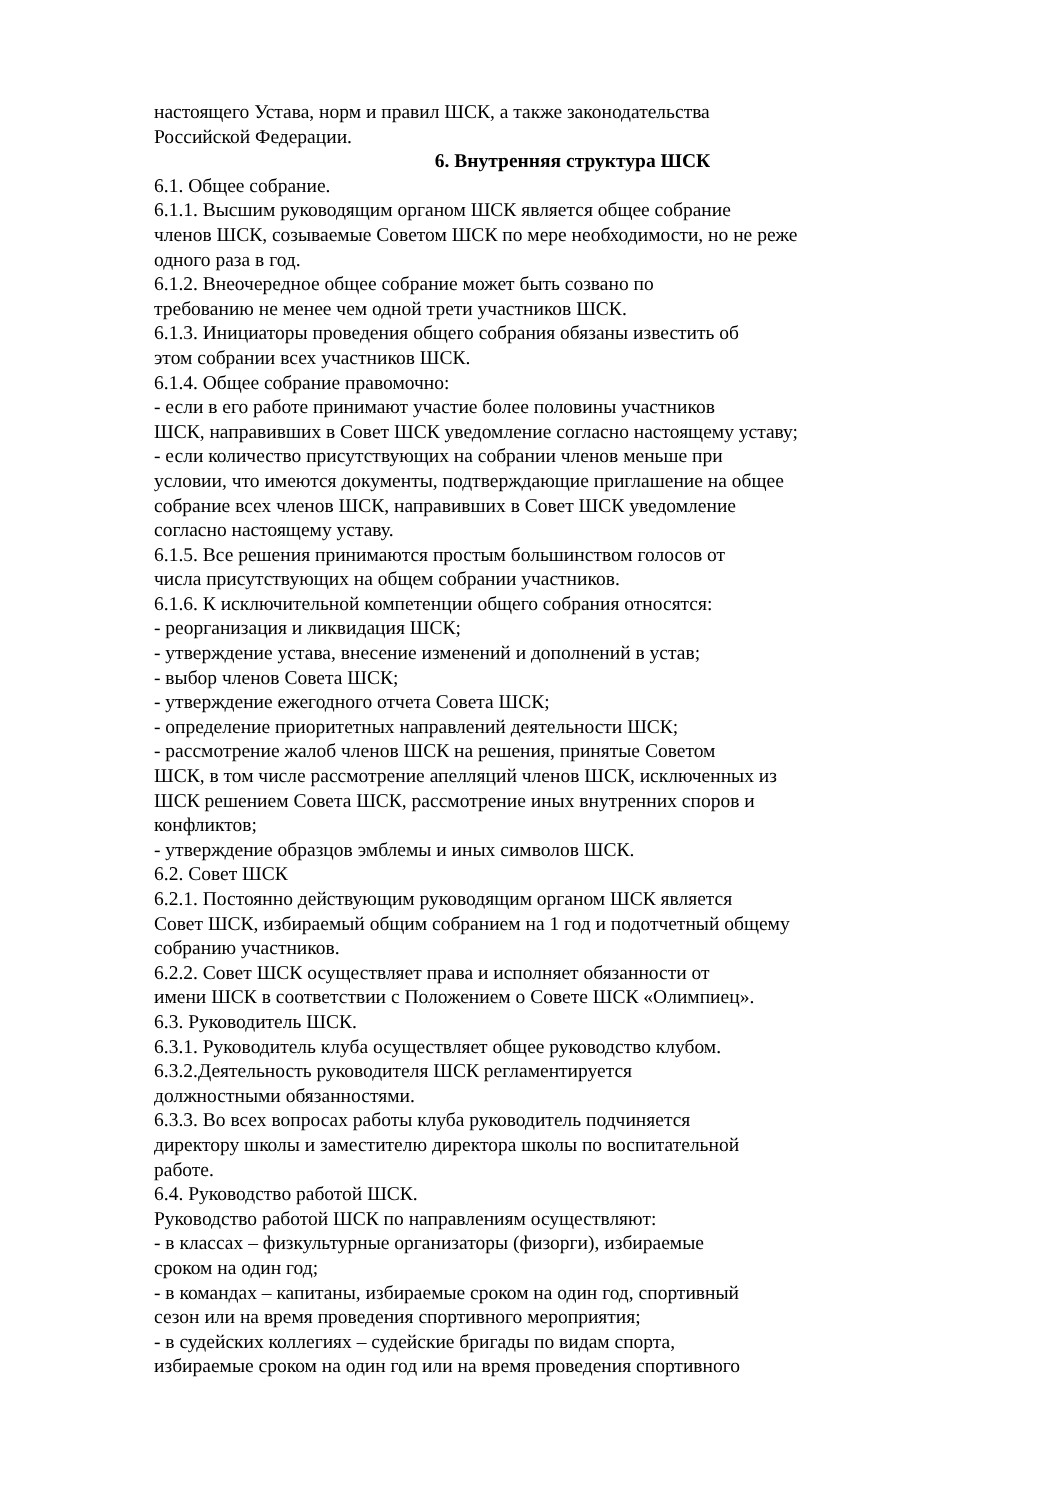настоящего Устава, норм и правил ШСК, а также законодательства
Российской Федерации.
6. Внутренняя структура ШСК
6.1. Общее собрание.
6.1.1. Высшим руководящим органом ШСК является общее собрание
членов ШСК, созываемые Советом ШСК по мере необходимости, но не реже
одного раза в год.
6.1.2. Внеочередное общее собрание может быть созвано по
требованию не менее чем одной трети участников ШСК.
6.1.3. Инициаторы проведения общего собрания обязаны известить об
этом собрании всех участников ШСК.
6.1.4. Общее собрание правомочно:
- если в его работе принимают участие более половины участников
ШСК, направивших в Совет ШСК уведомление согласно настоящему уставу;
- если количество присутствующих на собрании членов меньше при
условии, что имеются документы, подтверждающие приглашение на общее
собрание всех членов ШСК, направивших в Совет ШСК уведомление
согласно настоящему уставу.
6.1.5. Все решения принимаются простым большинством голосов от
числа присутствующих на общем собрании участников.
6.1.6. К исключительной компетенции общего собрания относятся:
- реорганизация и ликвидация ШСК;
- утверждение устава, внесение изменений и дополнений в устав;
- выбор членов Совета ШСК;
- утверждение ежегодного отчета Совета ШСК;
- определение приоритетных направлений деятельности ШСК;
- рассмотрение жалоб членов ШСК на решения, принятые Советом
ШСК, в том числе рассмотрение апелляций членов ШСК, исключенных из
ШСК решением Совета ШСК, рассмотрение иных внутренних споров и
конфликтов;
- утверждение образцов эмблемы и иных символов ШСК.
6.2. Совет ШСК
6.2.1. Постоянно действующим руководящим органом ШСК является
Совет ШСК, избираемый общим собранием на 1 год и подотчетный общему
собранию участников.
6.2.2. Совет ШСК осуществляет права и исполняет обязанности от
имени ШСК в соответствии с Положением о Совете ШСК «Олимпиец».
6.3. Руководитель ШСК.
6.3.1. Руководитель клуба осуществляет общее руководство клубом.
6.3.2.Деятельность руководителя ШСК регламентируется
должностными обязанностями.
6.3.3. Во всех вопросах работы клуба руководитель подчиняется
директору школы и заместителю директора школы по воспитательной
работе.
6.4. Руководство работой ШСК.
Руководство работой ШСК по направлениям осуществляют:
- в классах – физкультурные организаторы (физорги), избираемые
сроком на один год;
- в командах – капитаны, избираемые сроком на один год, спортивный
сезон или на время проведения спортивного мероприятия;
- в судейских коллегиях – судейские бригады по видам спорта,
избираемые сроком на один год или на время проведения спортивного